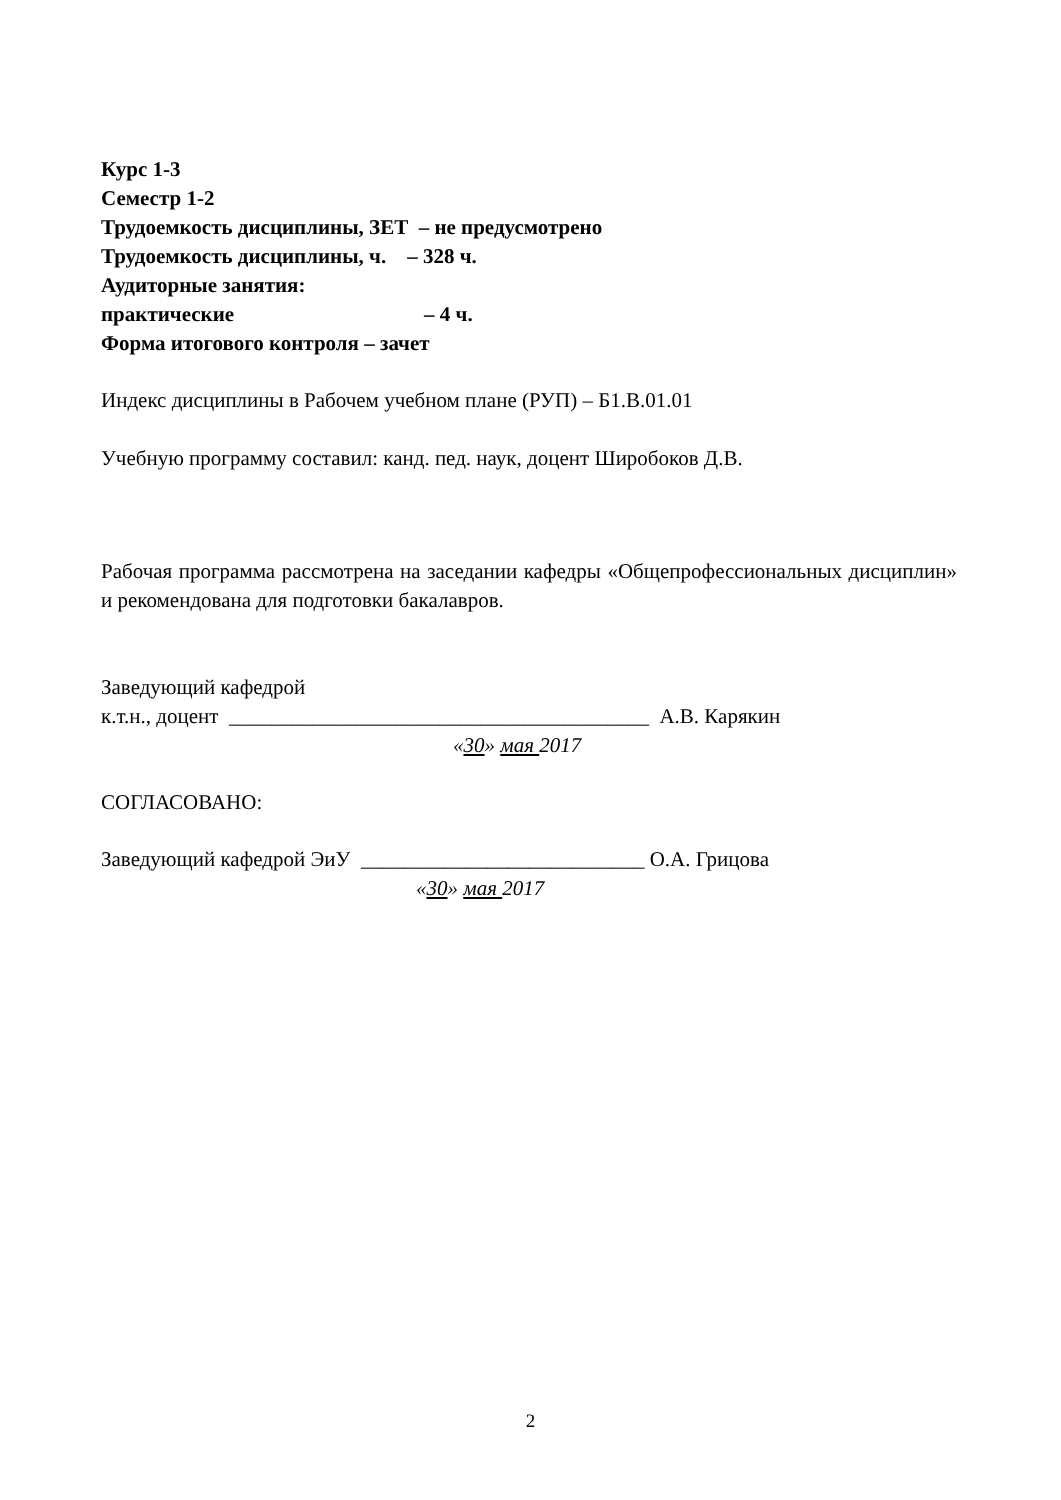Курс 1-3
Семестр 1-2
Трудоемкость дисциплины, ЗЕТ – не предусмотрено
Трудоемкость дисциплины, ч. – 328 ч.
Аудиторные занятия:
практические – 4 ч.
Форма итогового контроля – зачет
Индекс дисциплины в Рабочем учебном плане (РУП) – Б1.В.01.01
Учебную программу составил: канд. пед. наук, доцент Широбоков Д.В.
Рабочая программа рассмотрена на заседании кафедры «Общепрофессиональных дисциплин» и рекомендована для подготовки бакалавров.
Заведующий кафедрой
к.т.н., доцент ________________________________________ А.В. Карякин
«30» мая 2017
СОГЛАСОВАНО:
Заведующий кафедрой ЭиУ ___________________________ О.А. Грицова
«30» мая 2017
2